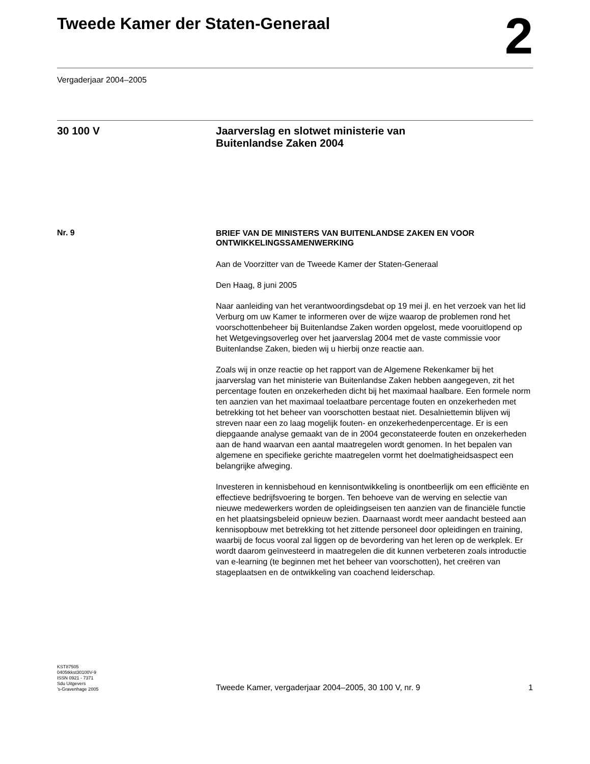Tweede Kamer der Staten-Generaal
2
Vergaderjaar 2004–2005
30 100 V
Jaarverslag en slotwet ministerie van
Buitenlandse Zaken 2004
Nr. 9
BRIEF VAN DE MINISTERS VAN BUITENLANDSE ZAKEN EN VOOR ONTWIKKELINGSSAMENWERKING
Aan de Voorzitter van de Tweede Kamer der Staten-Generaal
Den Haag, 8 juni 2005
Naar aanleiding van het verantwoordingsdebat op 19 mei jl. en het verzoek van het lid Verburg om uw Kamer te informeren over de wijze waarop de problemen rond het voorschottenbeheer bij Buitenlandse Zaken worden opgelost, mede vooruitlopend op het Wetgevingsoverleg over het jaarverslag 2004 met de vaste commissie voor Buitenlandse Zaken, bieden wij u hierbij onze reactie aan.
Zoals wij in onze reactie op het rapport van de Algemene Rekenkamer bij het jaarverslag van het ministerie van Buitenlandse Zaken hebben aangegeven, zit het percentage fouten en onzekerheden dicht bij het maximaal haalbare. Een formele norm ten aanzien van het maximaal toelaatbare percentage fouten en onzekerheden met betrekking tot het beheer van voorschotten bestaat niet. Desalniettemin blijven wij streven naar een zo laag mogelijk fouten- en onzekerhedenpercentage. Er is een diepgaande analyse gemaakt van de in 2004 geconstateerde fouten en onzekerheden aan de hand waarvan een aantal maatregelen wordt genomen. In het bepalen van algemene en specifieke gerichte maatregelen vormt het doelmatigheidsaspect een belangrijke afweging.
Investeren in kennisbehoud en kennisontwikkeling is onontbeerlijk om een efficiënte en effectieve bedrijfsvoering te borgen. Ten behoeve van de werving en selectie van nieuwe medewerkers worden de opleidingseisen ten aanzien van de financiële functie en het plaatsingsbeleid opnieuw bezien. Daarnaast wordt meer aandacht besteed aan kennisopbouw met betrekking tot het zittende personeel door opleidingen en training, waarbij de focus vooral zal liggen op de bevordering van het leren op de werkplek. Er wordt daarom geïnvesteerd in maatregelen die dit kunnen verbeteren zoals introductie van e-learning (te beginnen met het beheer van voorschotten), het creëren van stageplaatsen en de ontwikkeling van coachend leiderschap.
KST87505
0405tkkst30100V-9
ISSN 0921 - 7371
Sdu Uitgevers
’s-Gravenhage 2005
Tweede Kamer, vergaderjaar 2004–2005, 30 100 V, nr. 9 1